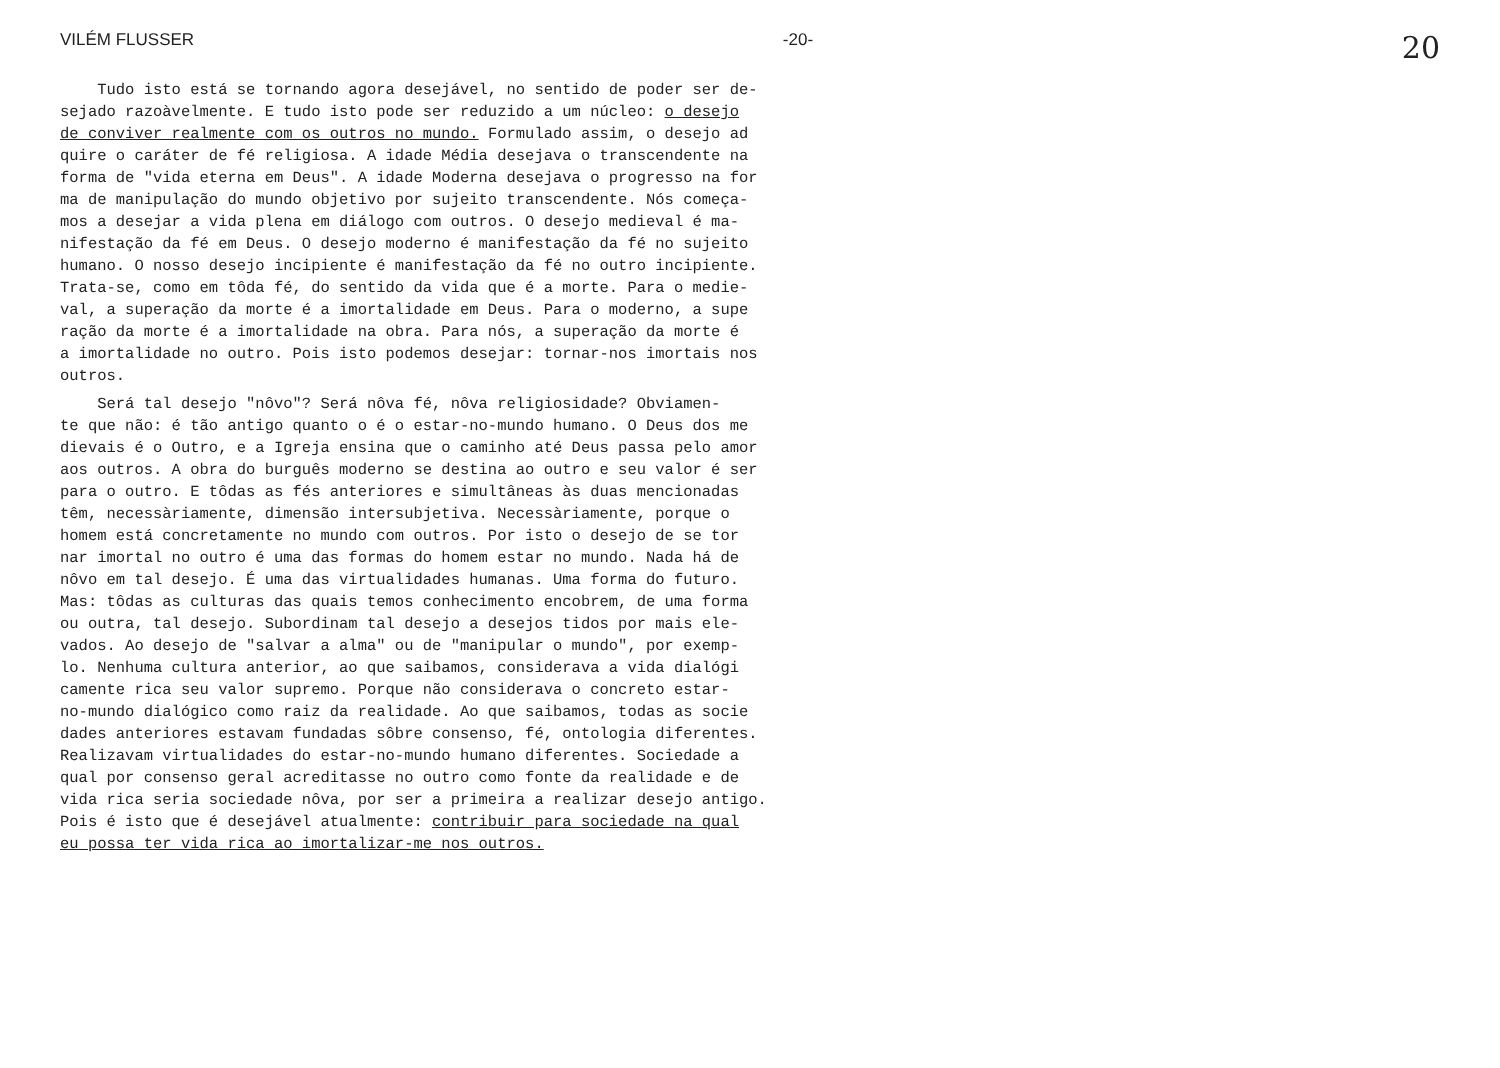VILÉM FLUSSER -20- 20
Tudo isto está se tornando agora desejável, no sentido de poder ser de-
sejado razoàvelmente. E tudo isto pode ser reduzido a um núcleo: o desejo
de conviver realmente com os outros no mundo. Formulado assim, o desejo ad
quire o caráter de fé religiosa. A idade Média desejava o transcendente na
forma de "vida eterna em Deus". A idade Moderna desejava o progresso na for
ma de manipulação do mundo objetivo por sujeito transcendente. Nós começa-
mos a desejar a vida plena em diálogo com outros. O desejo medieval é ma-
nifestação da fé em Deus. O desejo moderno é manifestação da fé no sujeito
humano. O nosso desejo incipiente é manifestação da fé no outro incipiente.
Trata-se, como em tôda fé, do sentido da vida que é a morte. Para o medie-
val, a superação da morte é a imortalidade em Deus. Para o moderno, a supe
ração da morte é a imortalidade na obra. Para nós, a superação da morte é
a imortalidade no outro. Pois isto podemos desejar: tornar-nos imortais nos
outros.
Será tal desejo "nôvo"? Será nôva fé, nôva religiosidade? Obviamen-
te que não: é tão antigo quanto o é o estar-no-mundo humano. O Deus dos me
dievais é o Outro, e a Igreja ensina que o caminho até Deus passa pelo amor
aos outros. A obra do burguês moderno se destina ao outro e seu valor é ser
para o outro. E tôdas as fés anteriores e simultâneas às duas mencionadas
têm, necessàriamente, dimensão intersubjetiva. Necessàriamente, porque o
homem está concretamente no mundo com outros. Por isto o desejo de se tor
nar imortal no outro é uma das formas do homem estar no mundo. Nada há de
nôvo em tal desejo. É uma das virtualidades humanas. Uma forma do futuro.
Mas: tôdas as culturas das quais temos conhecimento encobrem, de uma forma
ou outra, tal desejo. Subordinam tal desejo a desejos tidos por mais ele-
vados. Ao desejo de "salvar a alma" ou de "manipular o mundo", por exemp-
lo. Nenhuma cultura anterior, ao que saibamos, considerava a vida dialógi
camente rica seu valor supremo. Porque não considerava o concreto estar-
no-mundo dialógico como raiz da realidade. Ao que saibamos, todas as socie
dades anteriores estavam fundadas sôbre consenso, fé, ontologia diferentes.
Realizavam virtualidades do estar-no-mundo humano diferentes. Sociedade a
qual por consenso geral acreditasse no outro como fonte da realidade e de
vida rica seria sociedade nôva, por ser a primeira a realizar desejo antigo.
Pois é isto que é desejável atualmente: contribuir para sociedade na qual
eu possa ter vida rica ao imortalizar-me nos outros.